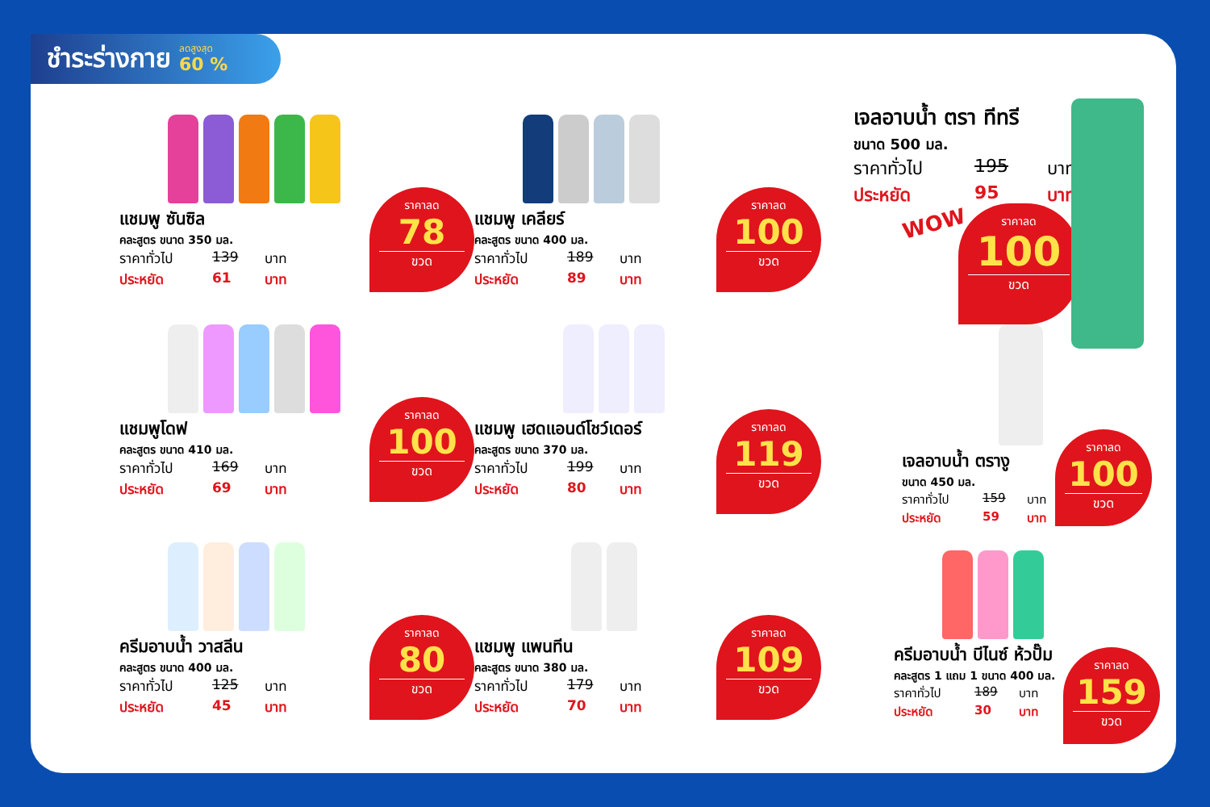ชำระร่างกาย ลดสูงสุด
60 %
แชมพู ซันซิล
คละสูตร ขนาด 350 มล.
ราคาทั่วไป 139 บาท ประหยัด 61 บาท
ราคาลด
78
ขวด
แชมพู เคลียร์
คละสูตร ขนาด 400 มล.
ราคาทั่วไป 189 บาท ประหยัด 89 บาท
ราคาลด
100
ขวด
เจลอาบน้ำ ตรา ทีทรี
ขนาด 500 มล.
ราคาทั่วไป 195 บาท ประหยัด 95 บาท
WOW
ราคาลด
100
ขวด
แชมพูโดฟ
คละสูตร ขนาด 410 มล.
ราคาทั่วไป 169 บาท ประหยัด 69 บาท
ราคาลด
100
ขวด
แชมพู เฮดแอนด์โชว์เดอร์
คละสูตร ขนาด 370 มล.
ราคาทั่วไป 199 บาท ประหยัด 80 บาท
ราคาลด
119
ขวด
เจลอาบน้ำ ตรางู
ขนาด 450 มล.
ราคาทั่วไป 159 บาท ประหยัด 59 บาท
ราคาลด
100
ขวด
ครีมอาบน้ำ วาสลีน
คละสูตร ขนาด 400 มล.
ราคาทั่วไป 125 บาท ประหยัด 45 บาท
ราคาลด
80
ขวด
แชมพู แพนทีน
คละสูตร ขนาด 380 มล.
ราคาทั่วไป 179 บาท ประหยัด 70 บาท
ราคาลด
109
ขวด
ครีมอาบน้ำ บีไนซ์ ห้วปั๊ม
คละสูตร 1 แถม 1 ขนาด 400 มล.
ราคาทั่วไป 189 บาท ประหยัด 30 บาท
ราคาลด
159
ขวด